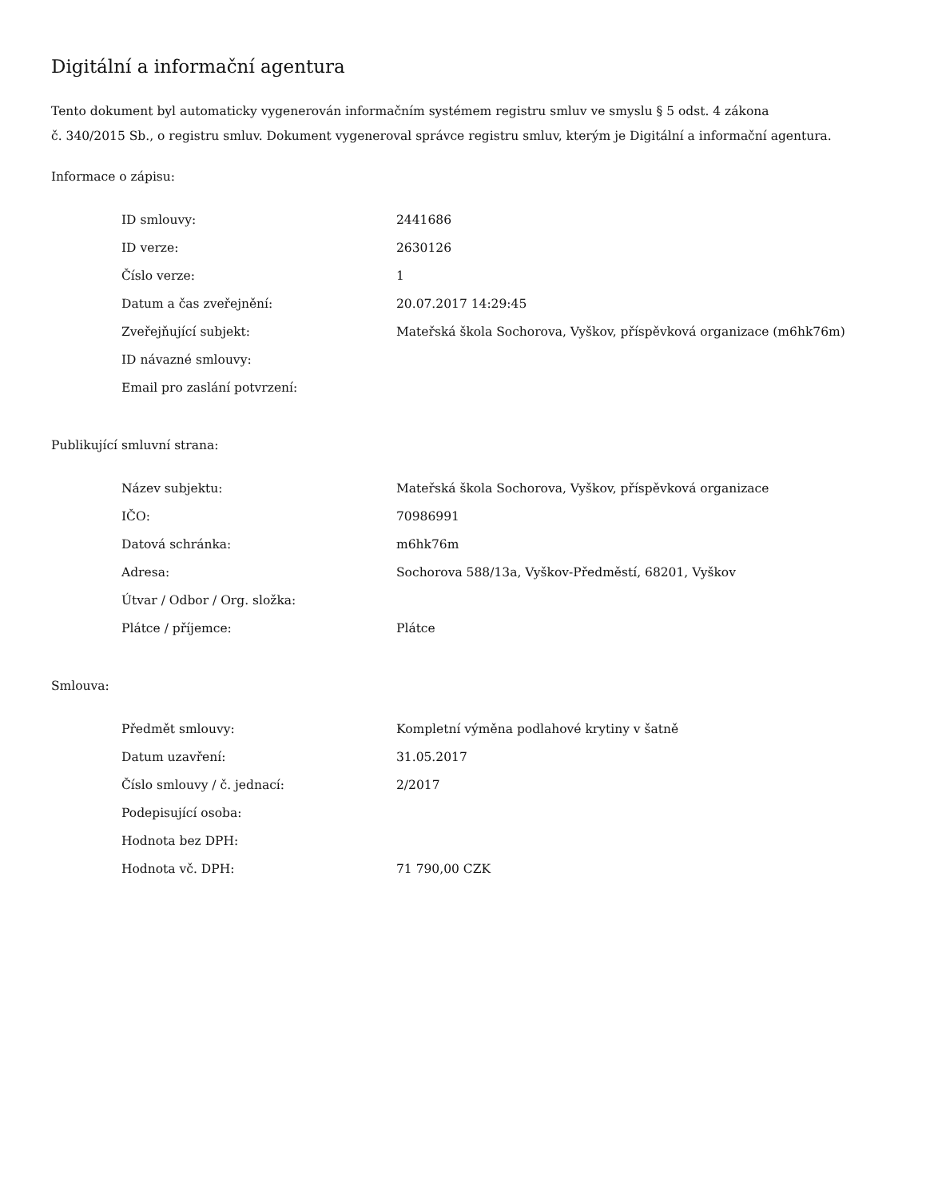Digitální a informační agentura
Tento dokument byl automaticky vygenerován informačním systémem registru smluv ve smyslu § 5 odst. 4 zákona
č. 340/2015 Sb., o registru smluv. Dokument vygeneroval správce registru smluv, kterým je Digitální a informační agentura.
Informace o zápisu:
| ID smlouvy: | 2441686 |
| ID verze: | 2630126 |
| Číslo verze: | 1 |
| Datum a čas zveřejnění: | 20.07.2017 14:29:45 |
| Zveřejňující subjekt: | Mateřská škola Sochorova, Vyškov, příspěvková organizace (m6hk76m) |
| ID návazné smlouvy: | |
| Email pro zaslání potvrzení: | |
Publikující smluvní strana:
| Název subjektu: | Mateřská škola Sochorova, Vyškov, příspěvková organizace |
| IČO: | 70986991 |
| Datová schránka: | m6hk76m |
| Adresa: | Sochorova 588/13a, Vyškov-Předměstí, 68201, Vyškov |
| Útvar / Odbor / Org. složka: | |
| Plátce / příjemce: | Plátce |
Smlouva:
| Předmět smlouvy: | Kompletní výměna podlahové krytiny v šatně |
| Datum uzavření: | 31.05.2017 |
| Číslo smlouvy / č. jednací: | 2/2017 |
| Podepisující osoba: | |
| Hodnota bez DPH: | |
| Hodnota vč. DPH: | 71 790,00 CZK |